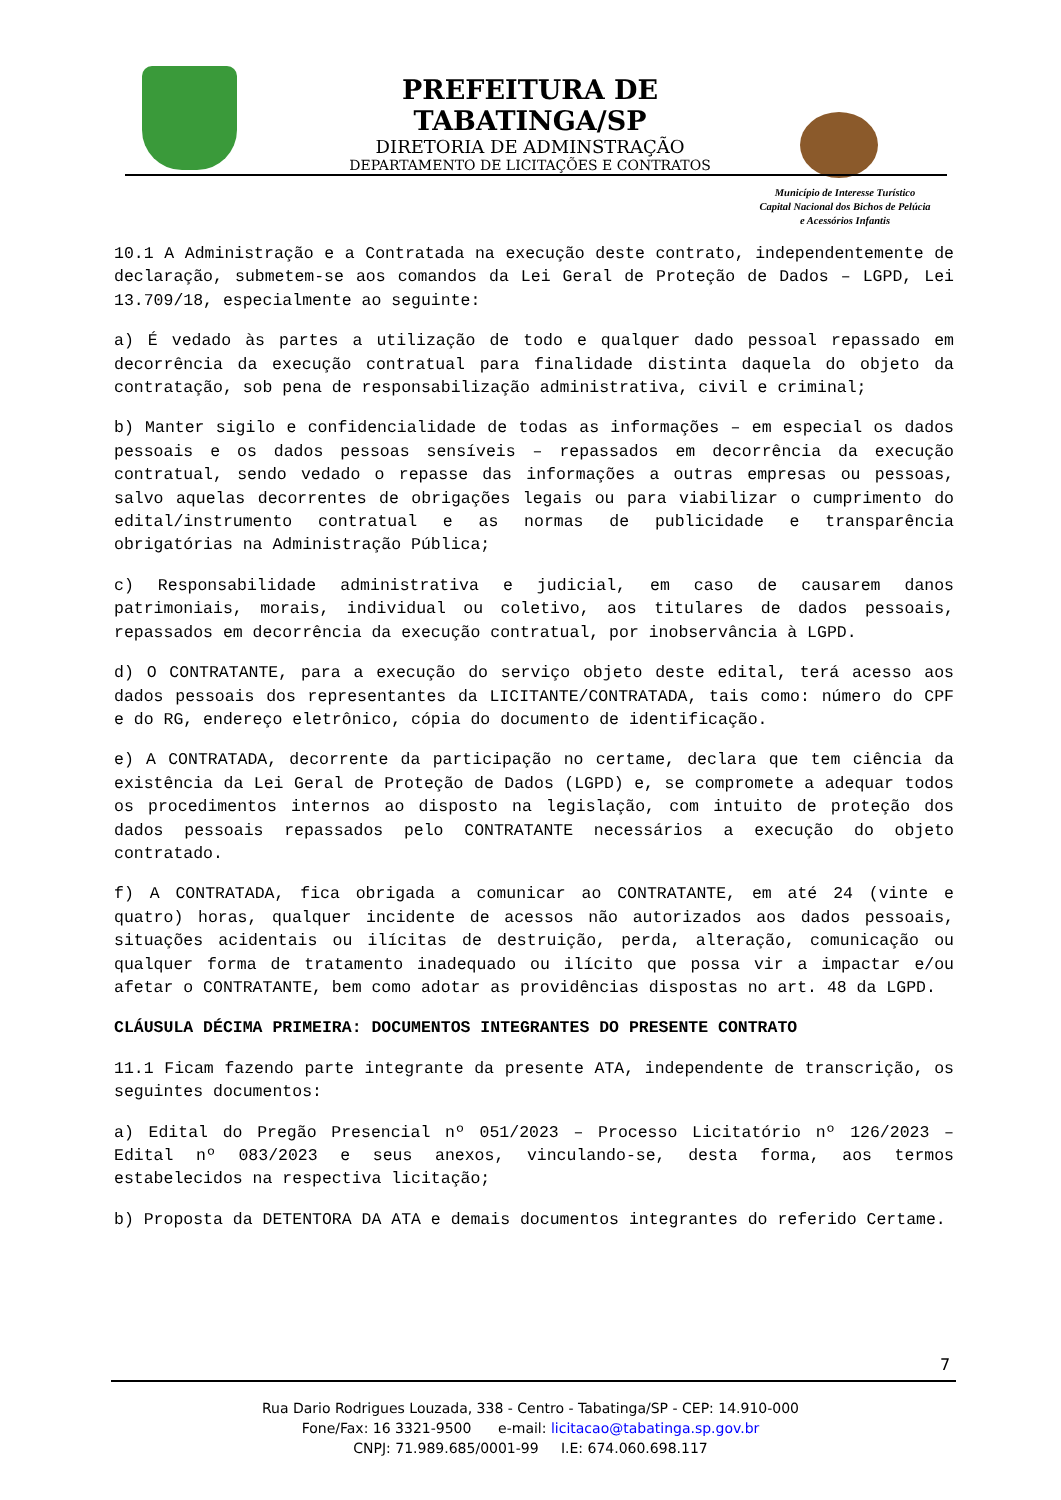PREFEITURA DE TABATINGA/SP
DIRETORIA DE ADMINSTRAÇÃO
DEPARTAMENTO DE LICITAÇÕES E CONTRATOS
Município de Interesse Turístico
Capital Nacional dos Bichos de Pelúcia
e Acessórios Infantis
10.1 A Administração e a Contratada na execução deste contrato, independentemente de declaração, submetem-se aos comandos da Lei Geral de Proteção de Dados – LGPD, Lei 13.709/18, especialmente ao seguinte:
a) É vedado às partes a utilização de todo e qualquer dado pessoal repassado em decorrência da execução contratual para finalidade distinta daquela do objeto da contratação, sob pena de responsabilização administrativa, civil e criminal;
b) Manter sigilo e confidencialidade de todas as informações – em especial os dados pessoais e os dados pessoas sensíveis – repassados em decorrência da execução contratual, sendo vedado o repasse das informações a outras empresas ou pessoas, salvo aquelas decorrentes de obrigações legais ou para viabilizar o cumprimento do edital/instrumento contratual e as normas de publicidade e transparência obrigatórias na Administração Pública;
c) Responsabilidade administrativa e judicial, em caso de causarem danos patrimoniais, morais, individual ou coletivo, aos titulares de dados pessoais, repassados em decorrência da execução contratual, por inobservância à LGPD.
d) O CONTRATANTE, para a execução do serviço objeto deste edital, terá acesso aos dados pessoais dos representantes da LICITANTE/CONTRATADA, tais como: número do CPF e do RG, endereço eletrônico, cópia do documento de identificação.
e) A CONTRATADA, decorrente da participação no certame, declara que tem ciência da existência da Lei Geral de Proteção de Dados (LGPD) e, se compromete a adequar todos os procedimentos internos ao disposto na legislação, com intuito de proteção dos dados pessoais repassados pelo CONTRATANTE necessários a execução do objeto contratado.
f) A CONTRATADA, fica obrigada a comunicar ao CONTRATANTE, em até 24 (vinte e quatro) horas, qualquer incidente de acessos não autorizados aos dados pessoais, situações acidentais ou ilícitas de destruição, perda, alteração, comunicação ou qualquer forma de tratamento inadequado ou ilícito que possa vir a impactar e/ou afetar o CONTRATANTE, bem como adotar as providências dispostas no art. 48 da LGPD.
CLÁUSULA DÉCIMA PRIMEIRA: DOCUMENTOS INTEGRANTES DO PRESENTE CONTRATO
11.1 Ficam fazendo parte integrante da presente ATA, independente de transcrição, os seguintes documentos:
a) Edital do Pregão Presencial nº 051/2023 – Processo Licitatório nº 126/2023 – Edital nº 083/2023 e seus anexos, vinculando-se, desta forma, aos termos estabelecidos na respectiva licitação;
b) Proposta da DETENTORA DA ATA e demais documentos integrantes do referido Certame.
7
Rua Dario Rodrigues Louzada, 338 - Centro - Tabatinga/SP - CEP: 14.910-000
Fone/Fax: 16 3321-9500 e-mail: licitacao@tabatinga.sp.gov.br
CNPJ: 71.989.685/0001-99 I.E: 674.060.698.117